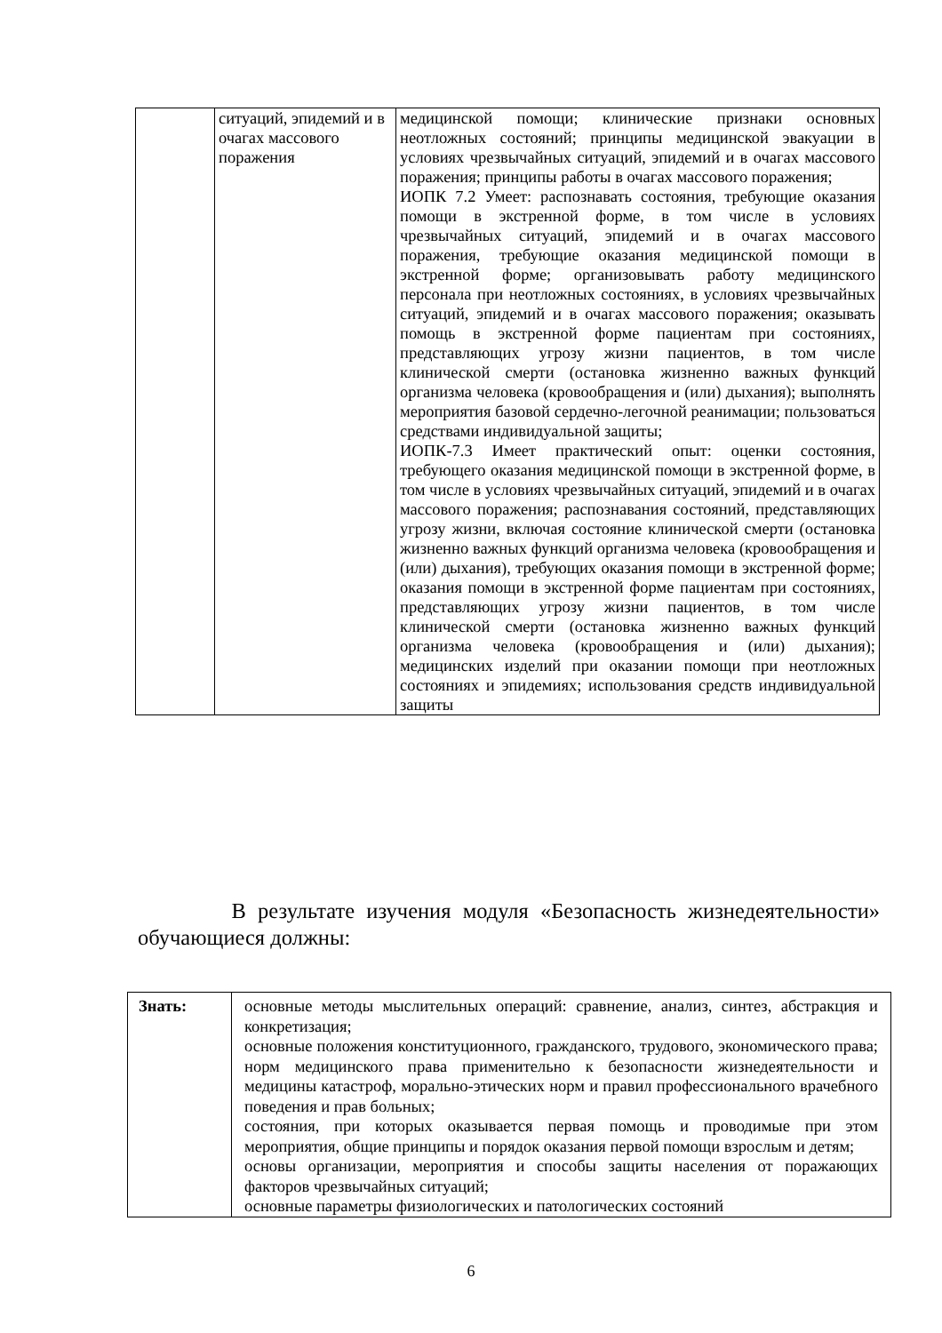| | ситуаций, эпидемий и в очагах массового поражения | медицинской помощи; клинические признаки основных неотложных состояний; принципы медицинской эвакуации в условиях чрезвычайных ситуаций, эпидемий и в очагах массового поражения; принципы работы в очагах массового поражения; ИОПК 7.2 Умеет: распознавать состояния, требующие оказания помощи в экстренной форме, в том числе в условиях чрезвычайных ситуаций, эпидемий и в очагах массового поражения, требующие оказания медицинской помощи в экстренной форме; организовывать работу медицинского персонала при неотложных состояниях, в условиях чрезвычайных ситуаций, эпидемий и в очагах массового поражения; оказывать помощь в экстренной форме пациентам при состояниях, представляющих угрозу жизни пациентов, в том числе клинической смерти (остановка жизненно важных функций организма человека (кровообращения и (или) дыхания); выполнять мероприятия базовой сердечно-легочной реанимации; пользоваться средствами индивидуальной защиты; ИОПК-7.3 Имеет практический опыт: оценки состояния, требующего оказания медицинской помощи в экстренной форме, в том числе в условиях чрезвычайных ситуаций, эпидемий и в очагах массового поражения; распознавания состояний, представляющих угрозу жизни, включая состояние клинической смерти (остановка жизненно важных функций организма человека (кровообращения и (или) дыхания), требующих оказания помощи в экстренной форме; оказания помощи в экстренной форме пациентам при состояниях, представляющих угрозу жизни пациентов, в том числе клинической смерти (остановка жизненно важных функций организма человека (кровообращения и (или) дыхания); медицинских изделий при оказании помощи при неотложных состояниях и эпидемиях; использования средств индивидуальной защиты |
В результате изучения модуля «Безопасность жизнедеятельности» обучающиеся должны:
| Знать: | основные методы мыслительных операций: сравнение, анализ, синтез, абстракция и конкретизация; основные положения конституционного, гражданского, трудового, экономического права; норм медицинского права применительно к безопасности жизнедеятельности и медицины катастроф, морально-этических норм и правил профессионального врачебного поведения и прав больных; состояния, при которых оказывается первая помощь и проводимые при этом мероприятия, общие принципы и порядок оказания первой помощи взрослым и детям; основы организации, мероприятия и способы защиты населения от поражающих факторов чрезвычайных ситуаций; основные параметры физиологических и патологических состояний |
6